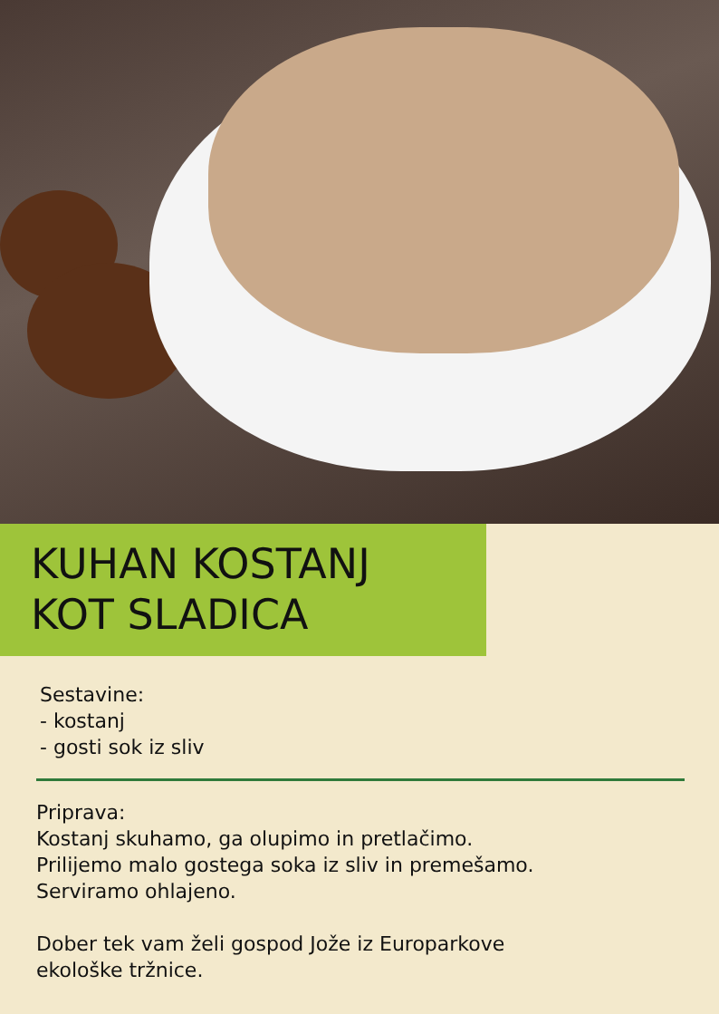KUHAN KOSTANJ
KOT SLADICA
Sestavine:
- kostanj
- gosti sok iz sliv
Priprava:
Kostanj skuhamo, ga olupimo in pretlačimo.
Prilijemo malo gostega soka iz sliv in premešamo.
Serviramo ohlajeno.
Dober tek vam želi gospod Jože iz Europarkove
ekološke tržnice.